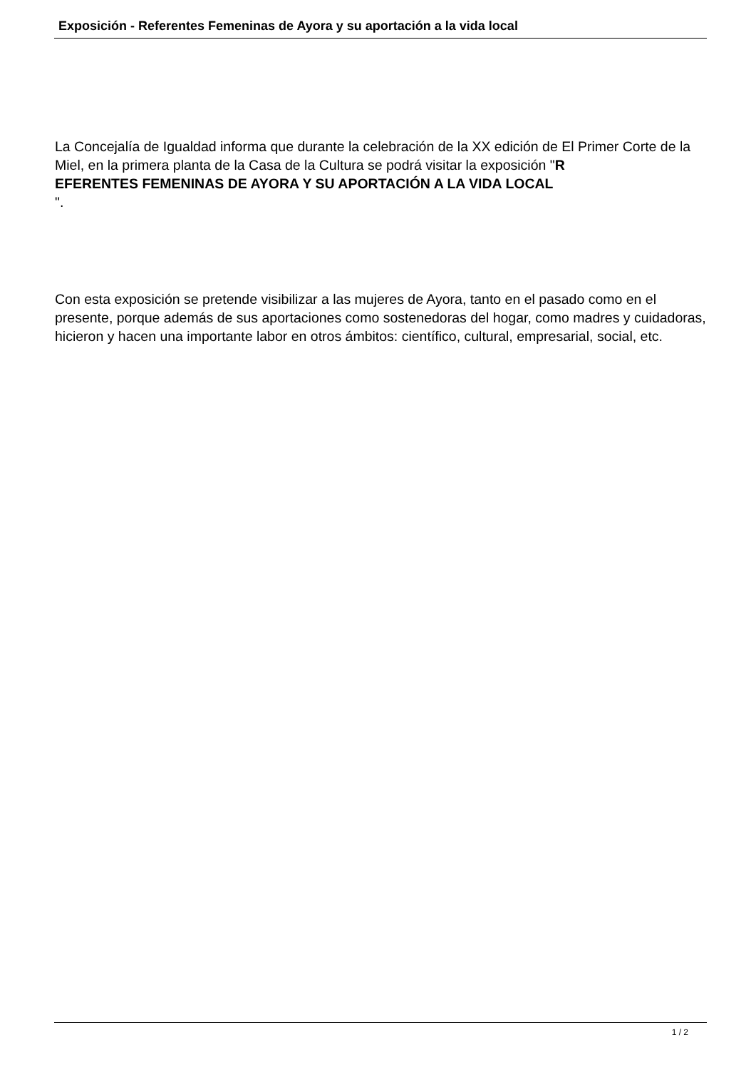Exposición - Referentes Femeninas de Ayora y su aportación a la vida local
La Concejalía de Igualdad informa que durante la celebración de la XX edición de El Primer Corte de la Miel, en la primera planta de la Casa de la Cultura se podrá visitar la exposición "R
EFERENTES FEMENINAS DE AYORA Y SU APORTACIÓN A LA VIDA LOCAL
".
Con esta exposición se pretende visibilizar a las mujeres de Ayora, tanto en el pasado como en el presente, porque además de sus aportaciones como sostenedoras del hogar, como madres y cuidadoras, hicieron y hacen una importante labor en otros ámbitos: científico, cultural, empresarial, social, etc.
1 / 2